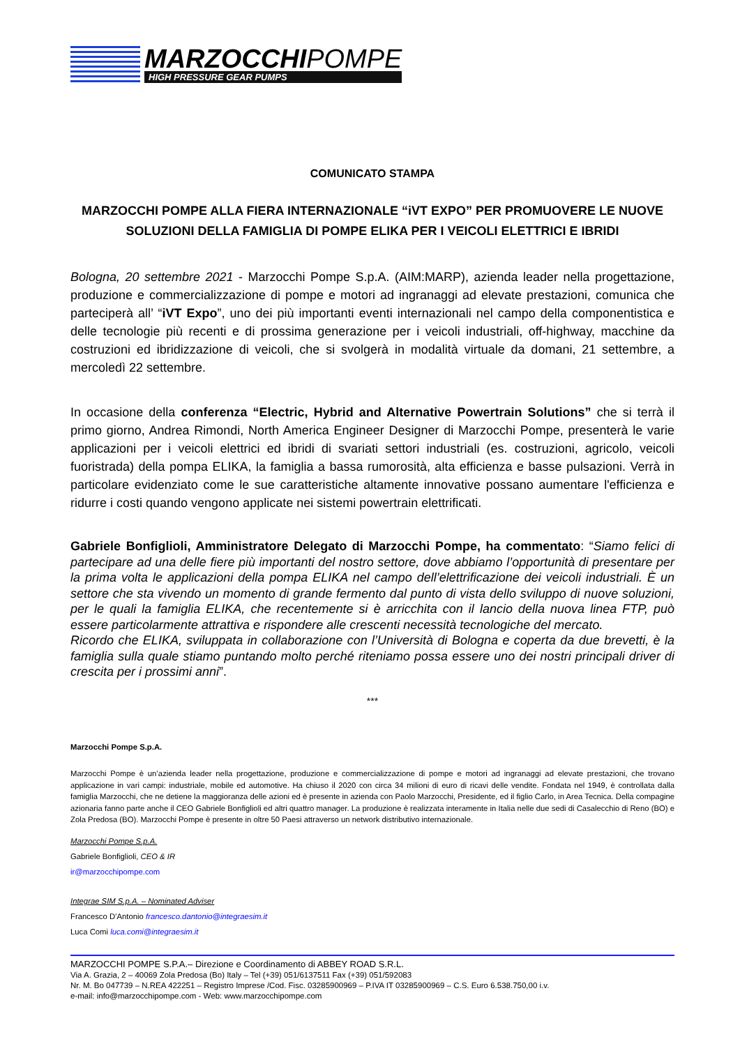MARZOCCHIPOMPE
HIGH PRESSURE GEAR PUMPS
COMUNICATO STAMPA
MARZOCCHI POMPE ALLA FIERA INTERNAZIONALE “iVT EXPO” PER PROMUOVERE LE NUOVE SOLUZIONI DELLA FAMIGLIA DI POMPE ELIKA PER I VEICOLI ELETTRICI E IBRIDI
Bologna, 20 settembre 2021 - Marzocchi Pompe S.p.A. (AIM:MARP), azienda leader nella progettazione, produzione e commercializzazione di pompe e motori ad ingranaggi ad elevate prestazioni, comunica che parteciperà all’ “iVT Expo”, uno dei più importanti eventi internazionali nel campo della componentistica e delle tecnologie più recenti e di prossima generazione per i veicoli industriali, off-highway, macchine da costruzioni ed ibridizzazione di veicoli, che si svolgerà in modalità virtuale da domani, 21 settembre, a mercoledì 22 settembre.
In occasione della conferenza “Electric, Hybrid and Alternative Powertrain Solutions” che si terrà il primo giorno, Andrea Rimondi, North America Engineer Designer di Marzocchi Pompe, presenterà le varie applicazioni per i veicoli elettrici ed ibridi di svariati settori industriali (es. costruzioni, agricolo, veicoli fuoristrada) della pompa ELIKA, la famiglia a bassa rumorosità, alta efficienza e basse pulsazioni. Verrà in particolare evidenziato come le sue caratteristiche altamente innovative possano aumentare l'efficienza e ridurre i costi quando vengono applicate nei sistemi powertrain elettrificati.
Gabriele Bonfiglioli, Amministratore Delegato di Marzocchi Pompe, ha commentato: “Siamo felici di partecipare ad una delle fiere più importanti del nostro settore, dove abbiamo l’opportunità di presentare per la prima volta le applicazioni della pompa ELIKA nel campo dell’elettrificazione dei veicoli industriali. È un settore che sta vivendo un momento di grande fermento dal punto di vista dello sviluppo di nuove soluzioni, per le quali la famiglia ELIKA, che recentemente si è arricchita con il lancio della nuova linea FTP, può essere particolarmente attrattiva e rispondere alle crescenti necessità tecnologiche del mercato.
Ricordo che ELIKA, sviluppata in collaborazione con l’Università di Bologna e coperta da due brevetti, è la famiglia sulla quale stiamo puntando molto perché riteniamo possa essere uno dei nostri principali driver di crescita per i prossimi anni”.
***
Marzocchi Pompe S.p.A.
Marzocchi Pompe è un’azienda leader nella progettazione, produzione e commercializzazione di pompe e motori ad ingranaggi ad elevate prestazioni, che trovano applicazione in vari campi: industriale, mobile ed automotive. Ha chiuso il 2020 con circa 34 milioni di euro di ricavi delle vendite. Fondata nel 1949, è controllata dalla famiglia Marzocchi, che ne detiene la maggioranza delle azioni ed è presente in azienda con Paolo Marzocchi, Presidente, ed il figlio Carlo, in Area Tecnica. Della compagine azionaria fanno parte anche il CEO Gabriele Bonfiglioli ed altri quattro manager. La produzione è realizzata interamente in Italia nelle due sedi di Casalecchio di Reno (BO) e Zola Predosa (BO). Marzocchi Pompe è presente in oltre 50 Paesi attraverso un network distributivo internazionale.
Marzocchi Pompe S.p.A.
Gabriele Bonfiglioli, CEO & IR
ir@marzocchipompe.com
Integrae SIM S.p.A. – Nominated Adviser
Francesco D’Antonio francesco.dantonio@integraesim.it
Luca Comi luca.comi@integraesim.it
MARZOCCHI POMPE S.P.A.– Direzione e Coordinamento di ABBEY ROAD S.R.L.
Via A. Grazia, 2 – 40069 Zola Predosa (Bo) Italy – Tel (+39) 051/6137511 Fax (+39) 051/592083
Nr. M. Bo 047739 – N.REA 422251 – Registro Imprese /Cod. Fisc. 03285900969 – P.IVA IT 03285900969 – C.S. Euro 6.538.750,00 i.v.
e-mail: info@marzocchipompe.com - Web: www.marzocchipompe.com